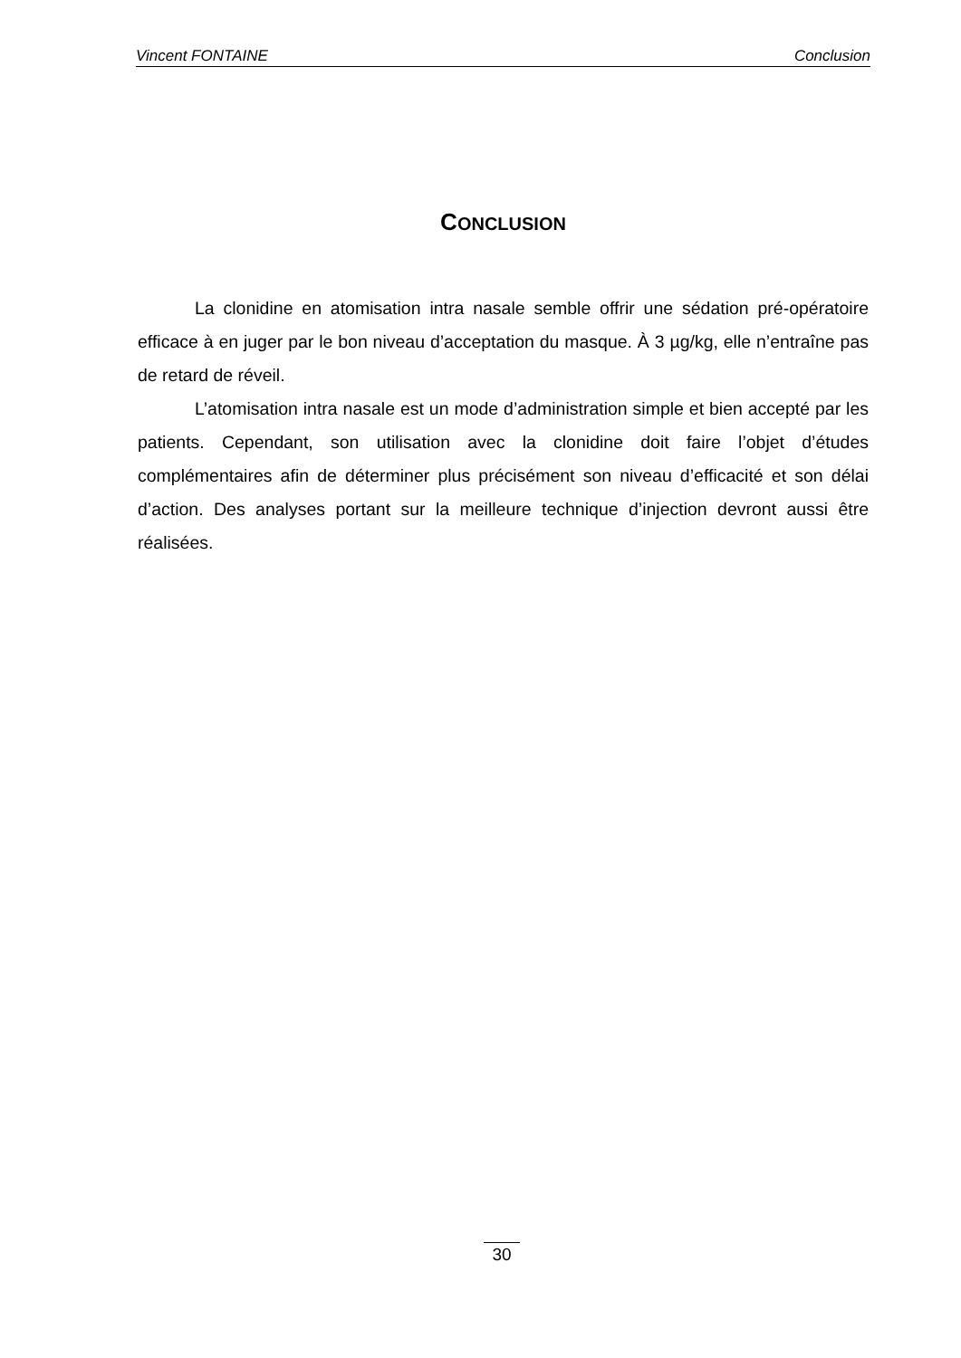Vincent FONTAINE Conclusion
CONCLUSION
La clonidine en atomisation intra nasale semble offrir une sédation pré-opératoire efficace à en juger par le bon niveau d’acceptation du masque. À 3 µg/kg, elle n’entraîne pas de retard de réveil.
L’atomisation intra nasale est un mode d’administration simple et bien accepté par les patients. Cependant, son utilisation avec la clonidine doit faire l’objet d’études complémentaires afin de déterminer plus précisément son niveau d’efficacité et son délai d’action. Des analyses portant sur la meilleure technique d’injection devront aussi être réalisées.
30